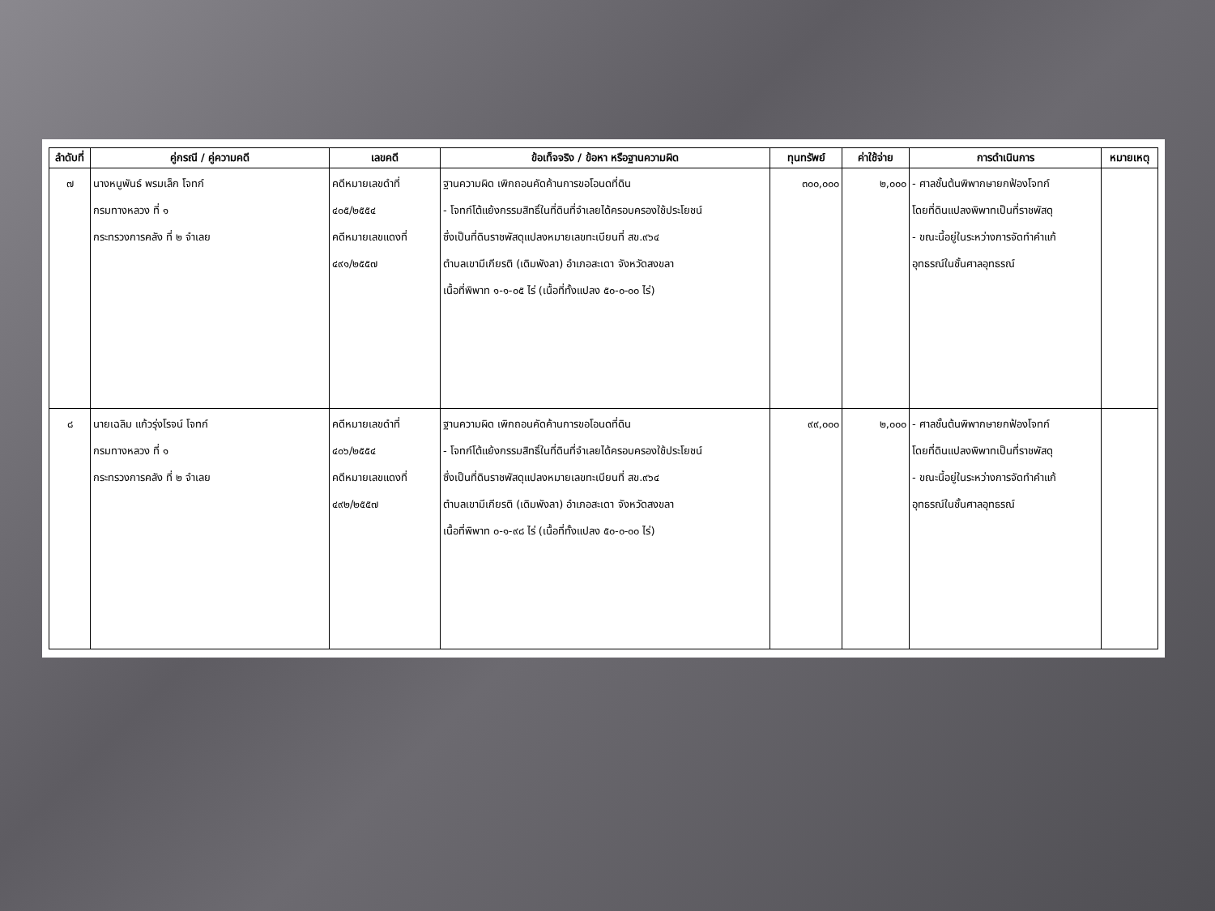| ลำดับที่ | คู่กรณี / คู่ความคดี | เลขคดี | ข้อเท็จจริง / ข้อหา หรือฐานความผิด | ทุนทรัพย์ | ค่าใช้จ่าย | การดำเนินการ | หมายเหตุ |
| --- | --- | --- | --- | --- | --- | --- | --- |
| ๗ | นางหนูพันธ์ พรมเล็ก โจทก์ กรมทางหลวง ที่ ๑ กระทรวงการคลัง ที่ ๒ จำเลย | คดีหมายเลขดำที่ ๔๐๕/๒๕๕๔ คดีหมายเลขแดงที่ ๔๙๑/๒๕๕๗ | ฐานความผิด เพิกถอนคัดค้านการขอโอนดที่ดิน - โจทก์โต้แย้งกรรมสิทธิ์ในที่ดินที่จำเลยได้ครอบครองใช้ประโยชน์ ซึ่งเป็นที่ดินราชพัสดุแปลงหมายเลขทะเบียนที่ สข.๙๖๔ ตำบลเขามีเกียรติ (เดิมพังลา) อำเภอสะเดา จังหวัดสงขลา เนื้อที่พิพาท ๑-๑-๐๕ ไร่ (เนื้อที่ทั้งแปลง ๕๐-๐-๐๐ ไร่) | ๓๐๐,๐๐๐ | ๒,๐๐๐ | - ศาลชั้นต้นพิพากษายกฟ้องโจทก์ โดยที่ดินแปลงพิพาทเป็นที่ราชพัสดุ - ขณะนี้อยู่ในระหว่างการจัดทำคำแก้ อุทธรณ์ในชั้นศาลอุทธรณ์ | |
| ๘ | นายเฉลิม แก้วรุ่งโรจน์ โจทก์ กรมทางหลวง ที่ ๑ กระทรวงการคลัง ที่ ๒ จำเลย | คดีหมายเลขดำที่ ๔๐๖/๒๕๕๔ คดีหมายเลขแดงที่ ๔๙๒/๒๕๕๗ | ฐานความผิด เพิกถอนคัดค้านการขอโอนดที่ดิน - โจทก์โต้แย้งกรรมสิทธิ์ในที่ดินที่จำเลยได้ครอบครองใช้ประโยชน์ ซึ่งเป็นที่ดินราชพัสดุแปลงหมายเลขทะเบียนที่ สข.๙๖๔ ตำบลเขามีเกียรติ (เดิมพังลา) อำเภอสะเดา จังหวัดสงขลา เนื้อที่พิพาท ๐-๑-๙๘ ไร่ (เนื้อที่ทั้งแปลง ๕๐-๐-๐๐ ไร่) | ๙๙,๐๐๐ | ๒,๐๐๐ | - ศาลชั้นต้นพิพากษายกฟ้องโจทก์ โดยที่ดินแปลงพิพาทเป็นที่ราชพัสดุ - ขณะนี้อยู่ในระหว่างการจัดทำคำแก้ อุทธรณ์ในชั้นศาลอุทธรณ์ | |